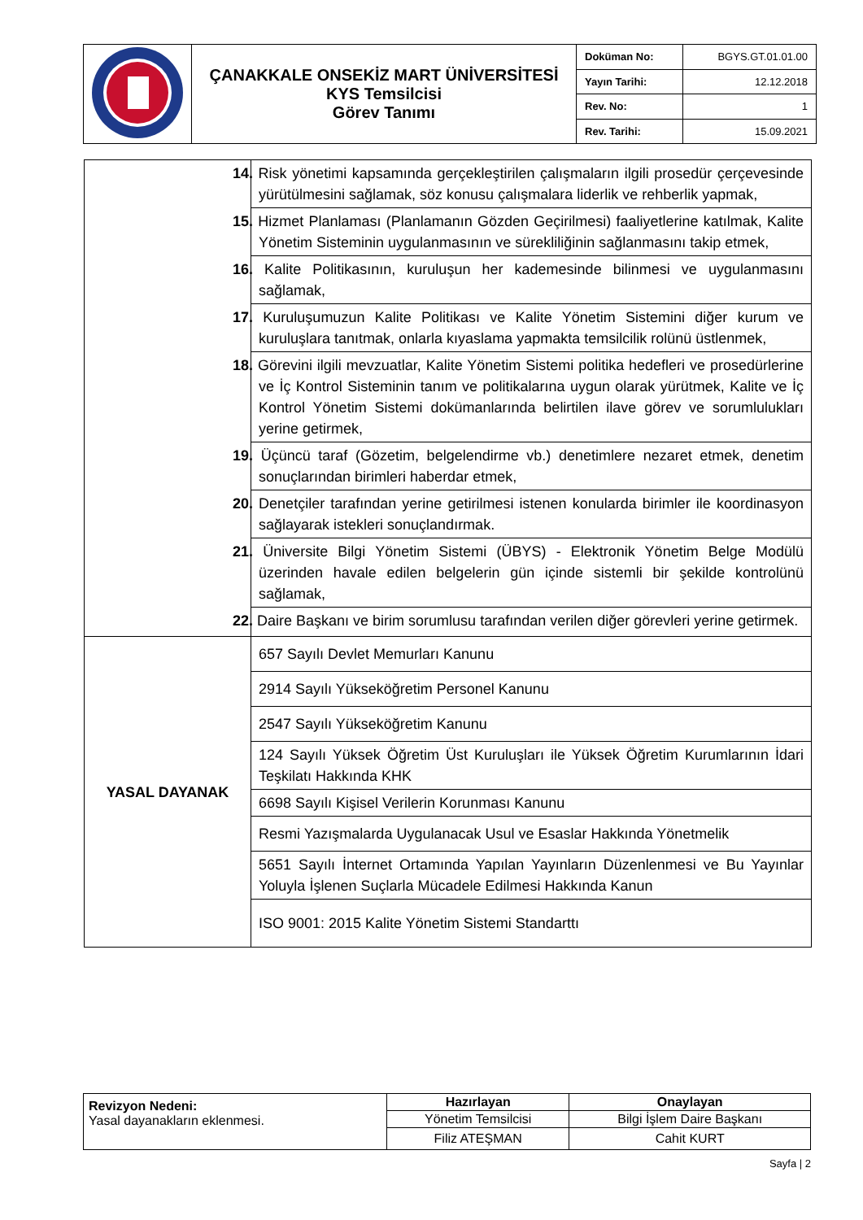| | ÇANAKKALE ONSEKİZ MART ÜNİVERSİTESİ KYS Temsilcisi Görev Tanımı | Doküman No: | BGYS.GT.01.01.00 |
| | | Yayın Tarihi: | 12.12.2018 |
| | | Rev. No: | 1 |
| | | Rev. Tarihi: | 15.09.2021 |
| | 14. Risk yönetimi kapsamında gerçekleştirilen çalışmaların ilgili prosedür çerçevesinde yürütülmesini sağlamak, söz konusu çalışmalara liderlik ve rehberlik yapmak, |
| | 15. Hizmet Planlaması (Planlamanın Gözden Geçirilmesi) faaliyetlerine katılmak, Kalite Yönetim Sisteminin uygulanmasının ve sürekliliğinin sağlanmasını takip etmek, |
| | 16. Kalite Politikasının, kuruluşun her kademesinde bilinmesi ve uygulanmasını sağlamak, |
| | 17. Kuruluşumuzun Kalite Politikası ve Kalite Yönetim Sistemini diğer kurum ve kuruluşlara tanıtmak, onlarla kıyaslama yapmakta temsilcilik rolünü üstlenmek, |
| | 18. Görevini ilgili mevzuatlar, Kalite Yönetim Sistemi politika hedefleri ve prosedürlerine ve İç Kontrol Sisteminin tanım ve politikalarına uygun olarak yürütmek, Kalite ve İç Kontrol Yönetim Sistemi dokümanlarında belirtilen ilave görev ve sorumlulukları yerine getirmek, |
| | 19. Üçüncü taraf (Gözetim, belgelendirme vb.) denetimlere nezaret etmek, denetim sonuçlarından birimleri haberdar etmek, |
| | 20. Denetçiler tarafından yerine getirilmesi istenen konularda birimler ile koordinasyon sağlayarak istekleri sonuçlandırmak. |
| | 21. Üniversite Bilgi Yönetim Sistemi (ÜBYS) - Elektronik Yönetim Belge Modülü üzerinden havale edilen belgelerin gün içinde sistemli bir şekilde kontrolünü sağlamak, |
| | 22. Daire Başkanı ve birim sorumlusu tarafından verilen diğer görevleri yerine getirmek. |
| YASAL DAYANAK | 657 Sayılı Devlet Memurları Kanunu |
| | 2914 Sayılı Yükseköğretim Personel Kanunu |
| | 2547 Sayılı Yükseköğretim Kanunu |
| | 124 Sayılı Yüksek Öğretim Üst Kuruluşları ile Yüksek Öğretim Kurumlarının İdari Teşkilatı Hakkında KHK |
| | 6698 Sayılı Kişisel Verilerin Korunması Kanunu |
| | Resmi Yazışmalarda Uygulanacak Usul ve Esaslar Hakkında Yönetmelik |
| | 5651 Sayılı İnternet Ortamında Yapılan Yayınların Düzenlenmesi ve Bu Yayınlar Yoluyla İşlenen Suçlarla Mücadele Edilmesi Hakkında Kanun |
| | ISO 9001: 2015 Kalite Yönetim Sistemi Standarttı |
| Revizyon Nedeni: Yasal dayanakların eklenmesi. | Hazırlayan | Onaylayan |
| | Yönetim Temsilcisi | Bilgi İşlem Daire Başkanı |
| | Filiz ATEŞMAN | Cahit KURT |
Sayfa | 2